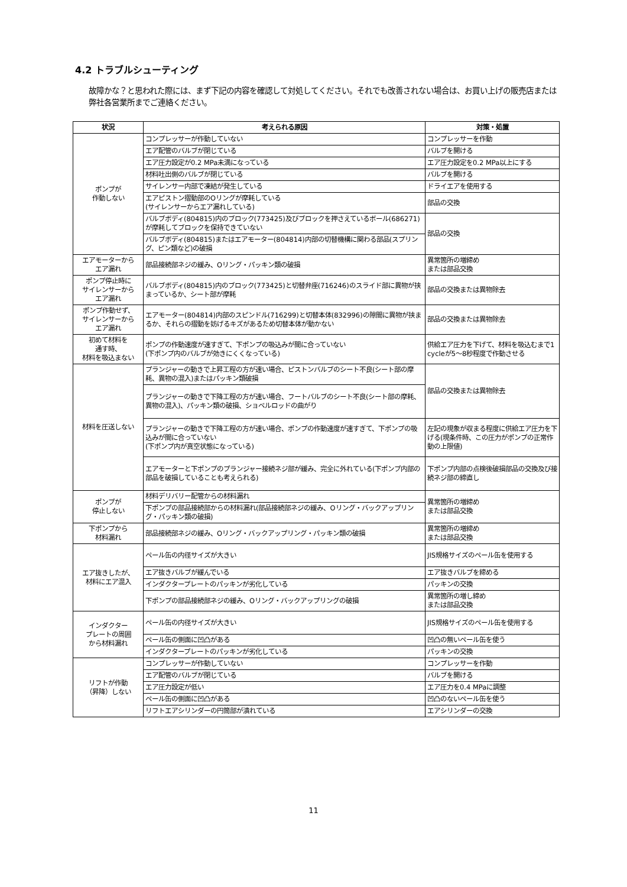4.2 トラブルシューティング
故障かな？と思われた際には、まず下記の内容を確認して対処してください。それでも改善されない場合は、お買い上げの販売店または弊社各営業所までご連絡ください。
| 状況 | 考えられる原因 | 対策・処置 |
| --- | --- | --- |
| ポンプが 作動しない | コンプレッサーが作動していない | コンプレッサーを作動 |
| | エア配管のバルブが閉じている | バルブを開ける |
| | エア圧力設定が0.2 MPa未満になっている | エア圧力設定を0.2 MPa以上にする |
| | 材料吐出側のバルブが閉じている | バルブを開ける |
| | サイレンサー内部で凍結が発生している | ドライエアを使用する |
| | エアピストン摺動部のOリングが摩耗している (サイレンサーからエア漏れしている) | 部品の交換 |
| | バルブボディ(804815)内のブロック(773425)及びブロックを押さえているボール(686271)が摩耗してブロックを保持できていない | 部品の交換 |
| | バルブボディ(804815)またはエアモーター(804814)内部の切替機構に関わる部品(スプリング、ピン類など)の破損 | |
| エアモーターから エア漏れ | 部品接続部ネジの緩み、Oリング・パッキン類の破損 | 異常箇所の増締め または部品交換 |
| ポンプ停止時に サイレンサーから エア漏れ | バルブボディ(804815)内のブロック(773425)と切替弁座(716246)のスライド部に異物が挟まっているか、シート部が摩耗 | 部品の交換または異物除去 |
| ポンプ作動せず、 サイレンサーから エア漏れ | エアモーター(804814)内部のスピンドル(716299)と切替本体(832996)の隙間に異物が挟まるか、それらの摺動を妨げるキズがあるため切替本体が動かない | 部品の交換または異物除去 |
| 初めて材料を 通す時、 材料を吸込まない | ポンプの作動速度が速すぎて、下ポンプの吸込みが間に合っていない (下ポンプ内のバルブが効きにくくなっている) | 供給エア圧力を下げて、材料を吸込むまで1 cycleが5～8秒程度で作動させる |
| 材料を圧送しない | プランジャーの動きで上昇工程の方が速い場合、ピストンバルブのシート不良(シート部の摩耗、異物の混入)またはパッキン類破損 | 部品の交換または異物除去 |
| | プランジャーの動きで下降工程の方が速い場合、フートバルブのシート不良(シート部の摩耗、異物の混入)、パッキン類の破損、ショベルロッドの曲がり | |
| | プランジャーの動きで下降工程の方が速い場合、ポンプの作動速度が速すぎて、下ポンプの吸込みが間に合っていない (下ポンプ内が真空状態になっている) | 左記の現象が収まる程度に供給エア圧力を下げる(現条件時、この圧力がポンプの正常作動の上限値) |
| | エアモーターと下ポンプのプランジャー接続ネジ部が緩み、完全に外れている(下ポンプ内部の部品を破損していることも考えられる) | 下ポンプ内部の点検後破損部品の交換及び接続ネジ部の締直し |
| ポンプが 停止しない | 材料デリバリー配管からの材料漏れ | 異常箇所の増締め または部品交換 |
| | 下ポンプの部品接続部からの材料漏れ(部品接続部ネジの緩み、Oリング・バックアップリング・パッキン類の破損) | |
| 下ポンプから 材料漏れ | 部品接続部ネジの緩み、Oリング・バックアップリング・パッキン類の破損 | 異常箇所の増締め または部品交換 |
| エア抜きしたが、 材料にエア混入 | ペール缶の内径サイズが大きい | JIS規格サイズのペール缶を使用する |
| | エア抜きバルブが緩んでいる | エア抜きバルブを締める |
| | インダクタープレートのパッキンが劣化している | パッキンの交換 |
| | 下ポンプの部品接続部ネジの緩み、Oリング・バックアップリングの破損 | 異常箇所の増し締め または部品交換 |
| インダクター プレートの周囲 から材料漏れ | ペール缶の内径サイズが大きい | JIS規格サイズのペール缶を使用する |
| | ペール缶の側面に凹凸がある | 凹凸の無いペール缶を使う |
| | インダクタープレートのパッキンが劣化している | パッキンの交換 |
| リフトが作動 （昇降）しない | コンプレッサーが作動していない | コンプレッサーを作動 |
| | エア配管のバルブが閉じている | バルブを開ける |
| | エア圧力設定が低い | エア圧力を0.4 MPaに調整 |
| | ペール缶の側面に凹凸がある | 凹凸のないペール缶を使う |
| | リフトエアシリンダーの円筒部が潰れている | エアシリンダーの交換 |
11